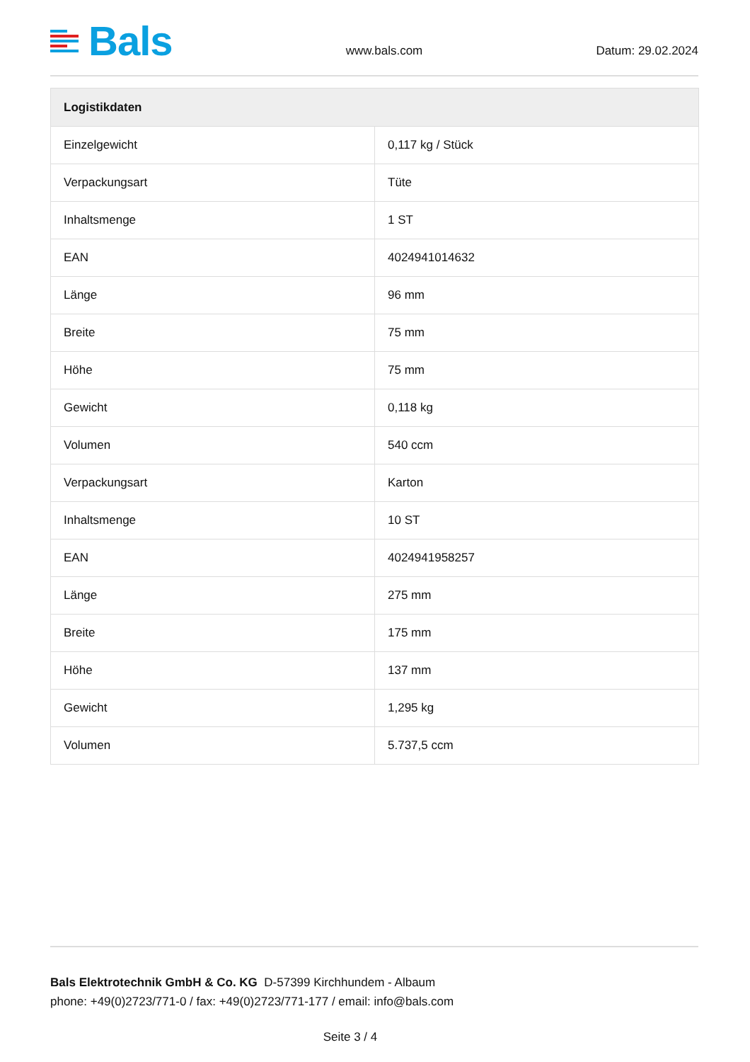Bals
www.bals.com
Datum: 29.02.2024
| Logistikdaten | |
| --- | --- |
| Einzelgewicht | 0,117 kg / Stück |
| Verpackungsart | Tüte |
| Inhaltsmenge | 1 ST |
| EAN | 4024941014632 |
| Länge | 96 mm |
| Breite | 75 mm |
| Höhe | 75 mm |
| Gewicht | 0,118 kg |
| Volumen | 540 ccm |
| Verpackungsart | Karton |
| Inhaltsmenge | 10 ST |
| EAN | 4024941958257 |
| Länge | 275 mm |
| Breite | 175 mm |
| Höhe | 137 mm |
| Gewicht | 1,295 kg |
| Volumen | 5.737,5 ccm |
Bals Elektrotechnik GmbH & Co. KG D-57399 Kirchhundem - Albaum
phone: +49(0)2723/771-0 / fax: +49(0)2723/771-177 / email: info@bals.com
Seite 3 / 4